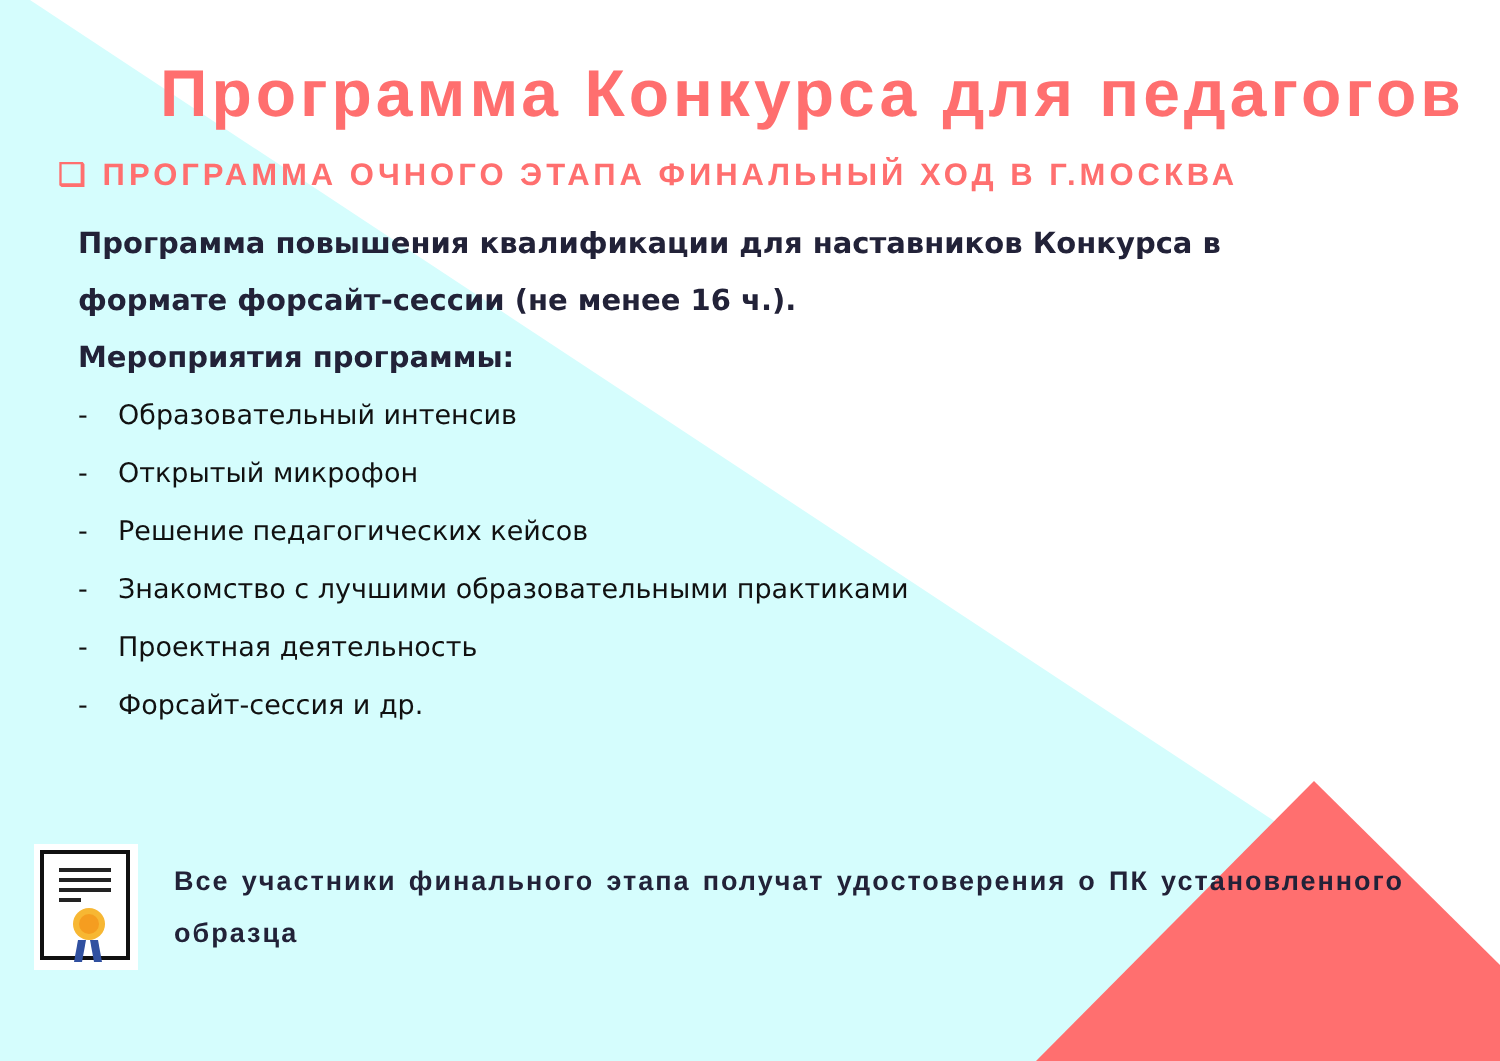Программа Конкурса для педагогов
❑ ПРОГРАММА ОЧНОГО ЭТАПА ФИНАЛЬНЫЙ ХОД В Г.МОСКВА
Программа повышения квалификации для наставников Конкурса в формате форсайт-сессии (не менее 16 ч.).
Мероприятия программы:
- Образовательный интенсив
- Открытый микрофон
- Решение педагогических кейсов
- Знакомство с лучшими образовательными практиками
- Проектная деятельность
- Форсайт-сессия и др.
Все участники финального этапа получат удостоверения о ПК установленного образца